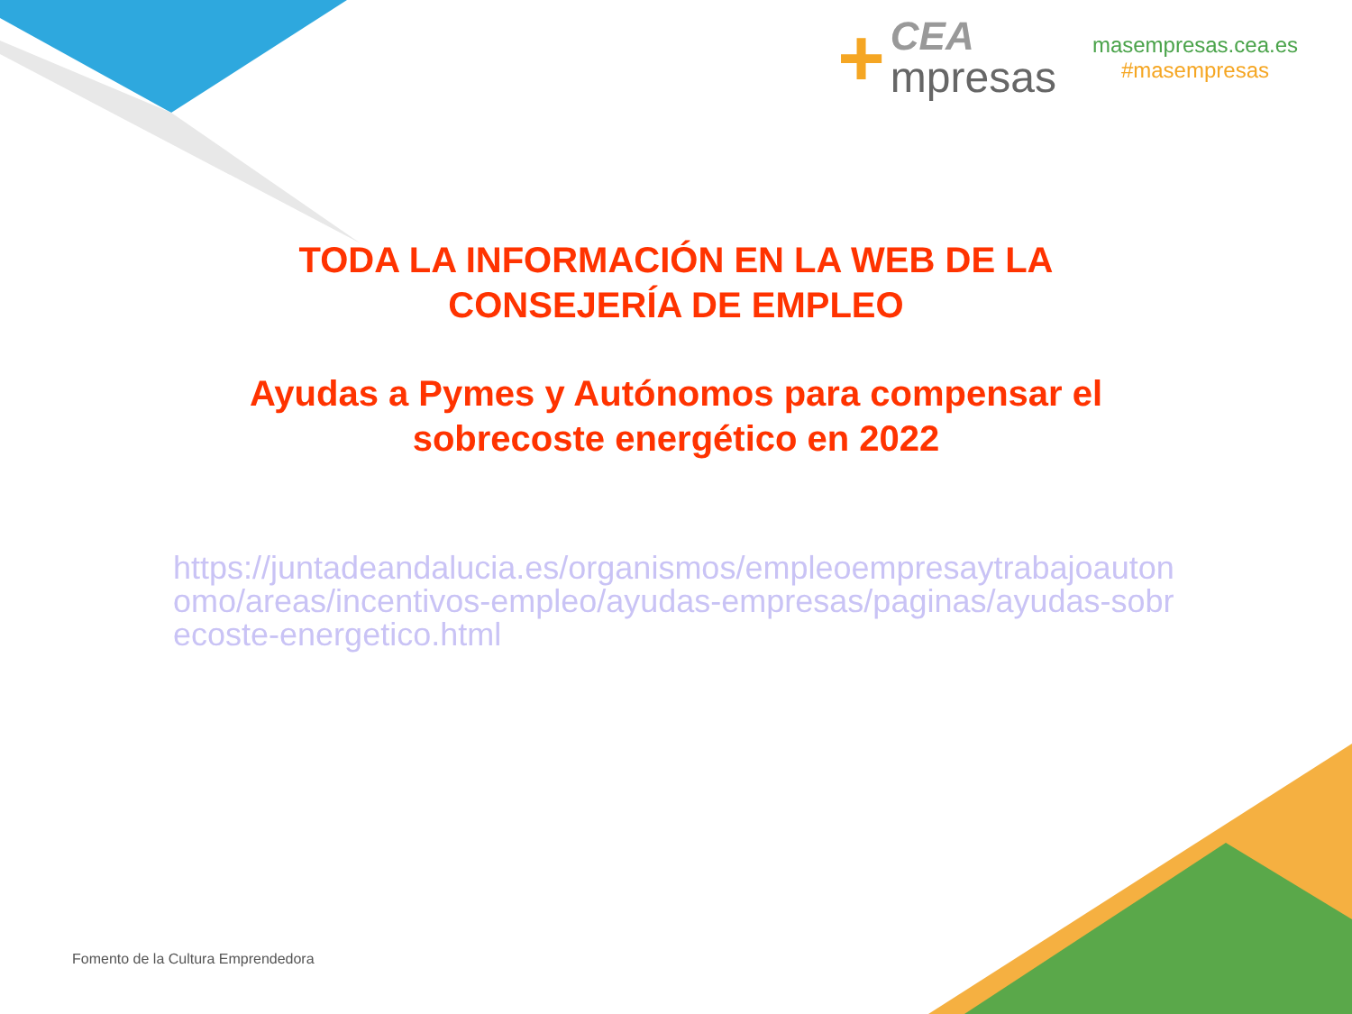+
CEA
mpresas
masempresas.cea.es
#masempresas
TODA LA INFORMACIÓN EN LA WEB DE LA
CONSEJERÍA DE EMPLEO
Ayudas a Pymes y Autónomos para compensar el
sobrecoste energético en 2022
https://juntadeandalucia.es/organismos/empleoempresaytrabajoautonomo/areas/incentivos-empleo/ayudas-empresas/paginas/ayudas-sobrecoste-energetico.html
Fomento de la Cultura Emprendedora